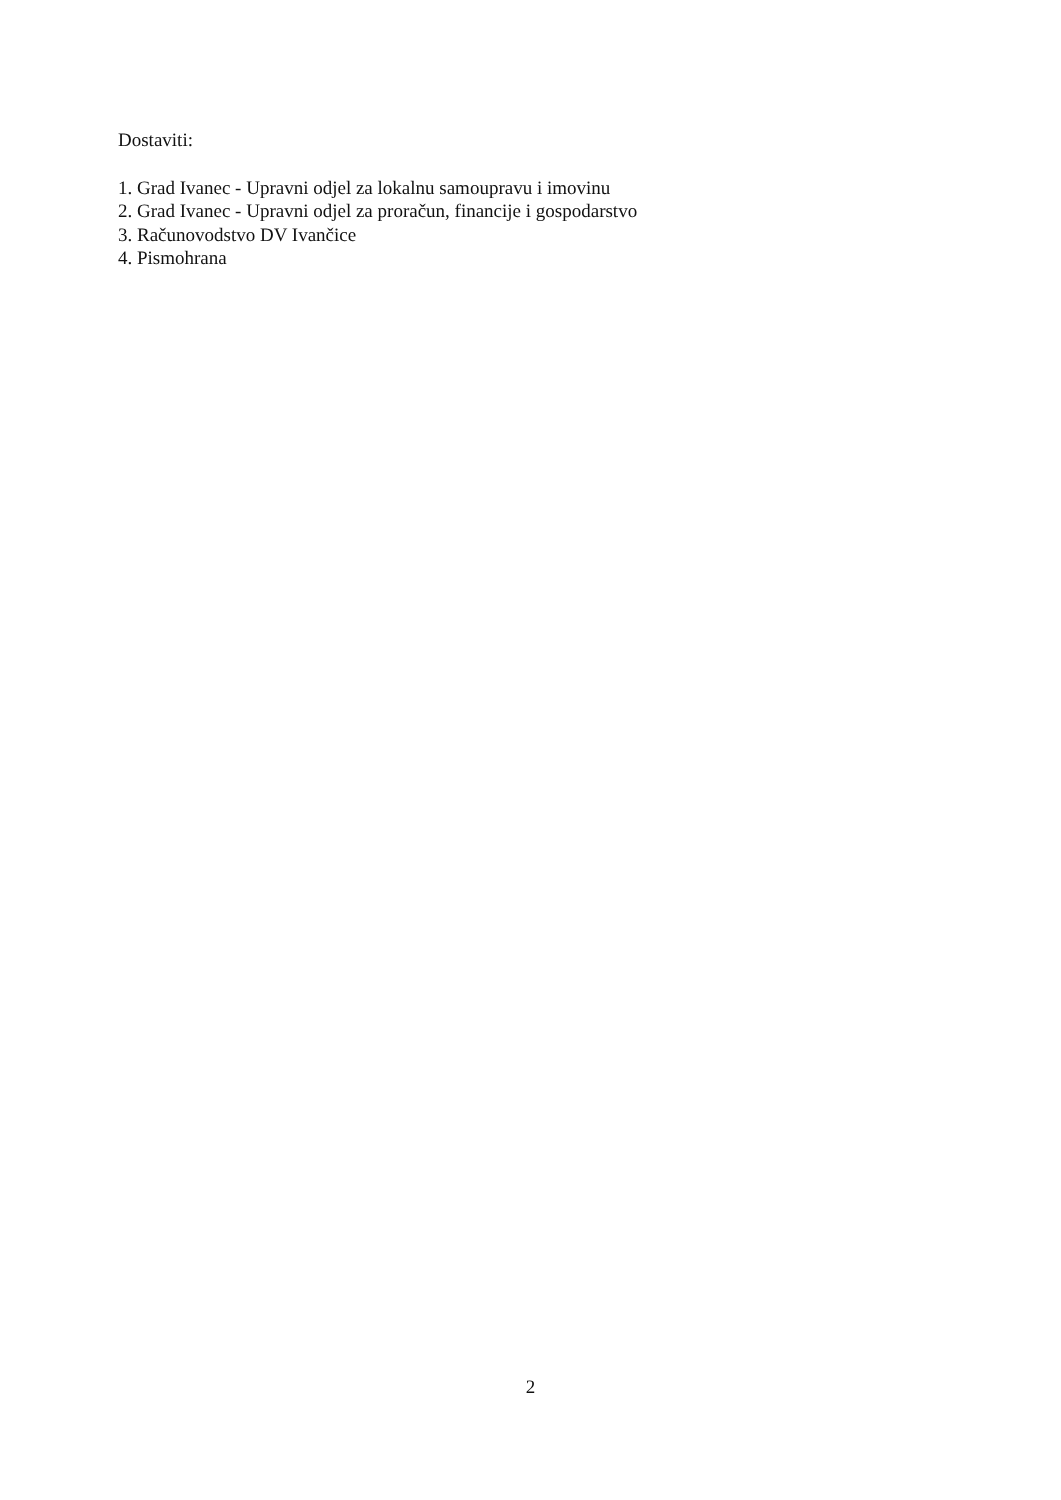Dostaviti:
1. Grad Ivanec - Upravni odjel za lokalnu samoupravu i imovinu
2. Grad Ivanec - Upravni odjel za proračun, financije i gospodarstvo
3. Računovodstvo DV Ivančice
4. Pismohrana
2